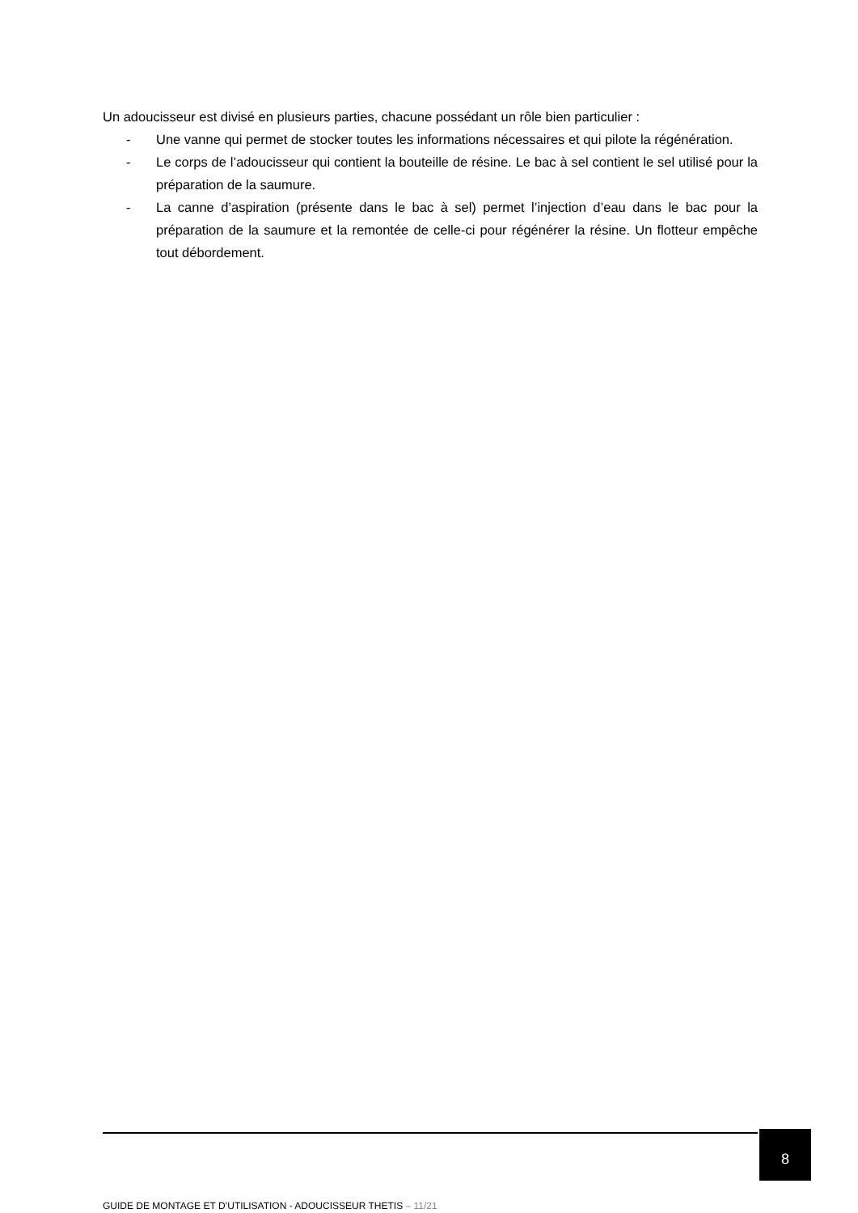Un adoucisseur est divisé en plusieurs parties, chacune possédant un rôle bien particulier :
- Une vanne qui permet de stocker toutes les informations nécessaires et qui pilote la régénération.
- Le corps de l’adoucisseur qui contient la bouteille de résine. Le bac à sel contient le sel utilisé pour la préparation de la saumure.
- La canne d’aspiration (présente dans le bac à sel) permet l’injection d’eau dans le bac pour la préparation de la saumure et la remontée de celle-ci pour régénérer la résine. Un flotteur empêche tout débordement.
8
GUIDE DE MONTAGE ET D’UTILISATION - ADOUCISSEUR THETIS – 11/21